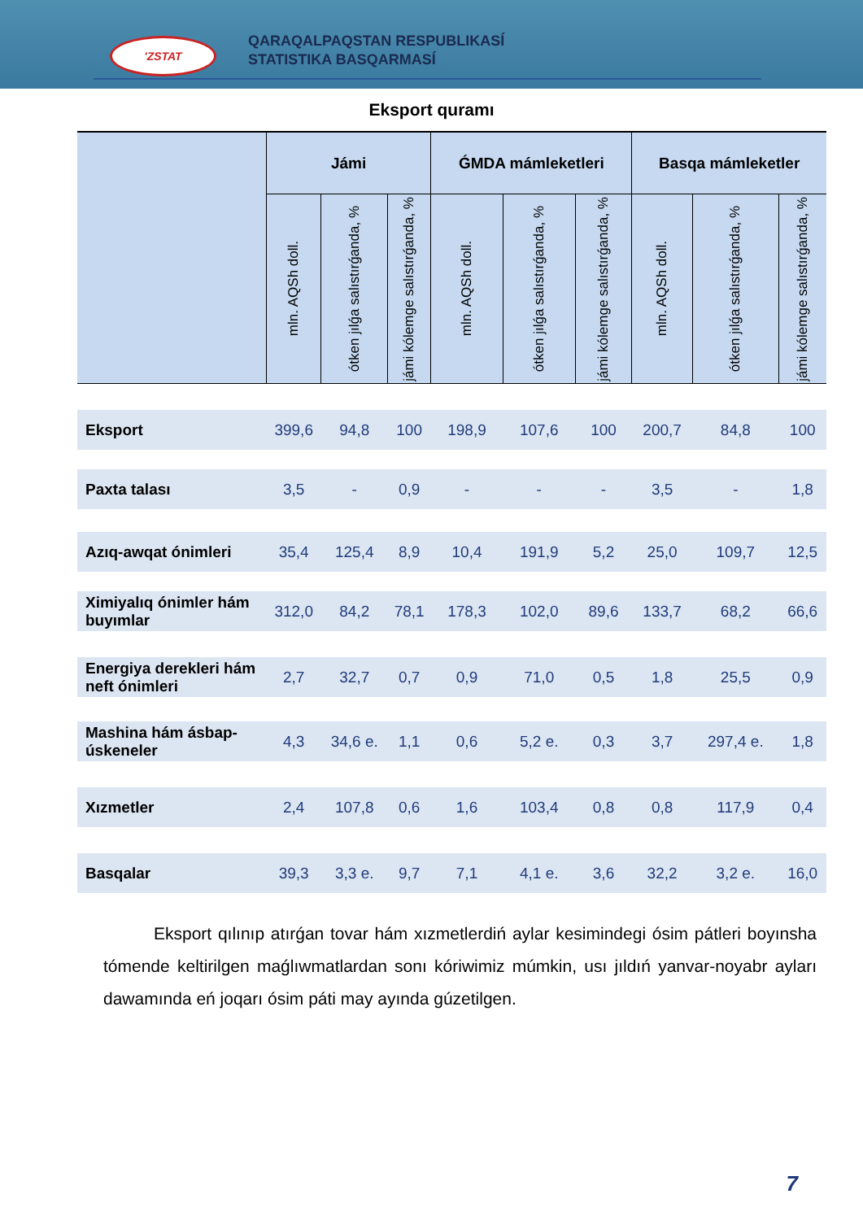'ZSTAT
QARAQALPAQSTAN RESPUBLIKASÍ
STATISTIKA BASQARMASÍ
Eksport quramı
| | Jámi | | | ǴMDA mámleketleri | | | Basqa mámleketler | | |
| --- | --- | --- | --- | --- | --- | --- | --- | --- | --- |
| | mln. AQSh doll. | ótken jılǵa salıstırǵanda, % | jámi kólemge salıstırǵanda, % | mln. AQSh doll. | ótken jılǵa salıstırǵanda, % | jámi kólemge salıstırǵanda, % | mln. AQSh doll. | ótken jılǵa salıstırǵanda, % | jámi kólemge salıstırǵanda, % |
| Eksport | 399,6 | 94,8 | 100 | 198,9 | 107,6 | 100 | 200,7 | 84,8 | 100 |
| Paxta talası | 3,5 | - | 0,9 | - | - | - | 3,5 | - | 1,8 |
| Azıq-awqat ónimleri | 35,4 | 125,4 | 8,9 | 10,4 | 191,9 | 5,2 | 25,0 | 109,7 | 12,5 |
| Ximiyalıq ónimler hám buyımlar | 312,0 | 84,2 | 78,1 | 178,3 | 102,0 | 89,6 | 133,7 | 68,2 | 66,6 |
| Energiya derekleri hám neft ónimleri | 2,7 | 32,7 | 0,7 | 0,9 | 71,0 | 0,5 | 1,8 | 25,5 | 0,9 |
| Mashina hám ásbap-úskeneler | 4,3 | 34,6 e. | 1,1 | 0,6 | 5,2 e. | 0,3 | 3,7 | 297,4 e. | 1,8 |
| Xızmetler | 2,4 | 107,8 | 0,6 | 1,6 | 103,4 | 0,8 | 0,8 | 117,9 | 0,4 |
| Basqalar | 39,3 | 3,3 e. | 9,7 | 7,1 | 4,1 e. | 3,6 | 32,2 | 3,2 e. | 16,0 |
Eksport qılınıp atırǵan tovar hám xızmetlerdiń aylar kesimindegi ósim pátleri boyınsha tómende keltirilgen maǵlıwmatlardan sonı kóriwimiz múmkin, usı jıldıń yanvar-noyabr ayları dawamında eń joqarı ósim páti may ayında gúzetilgen.
7